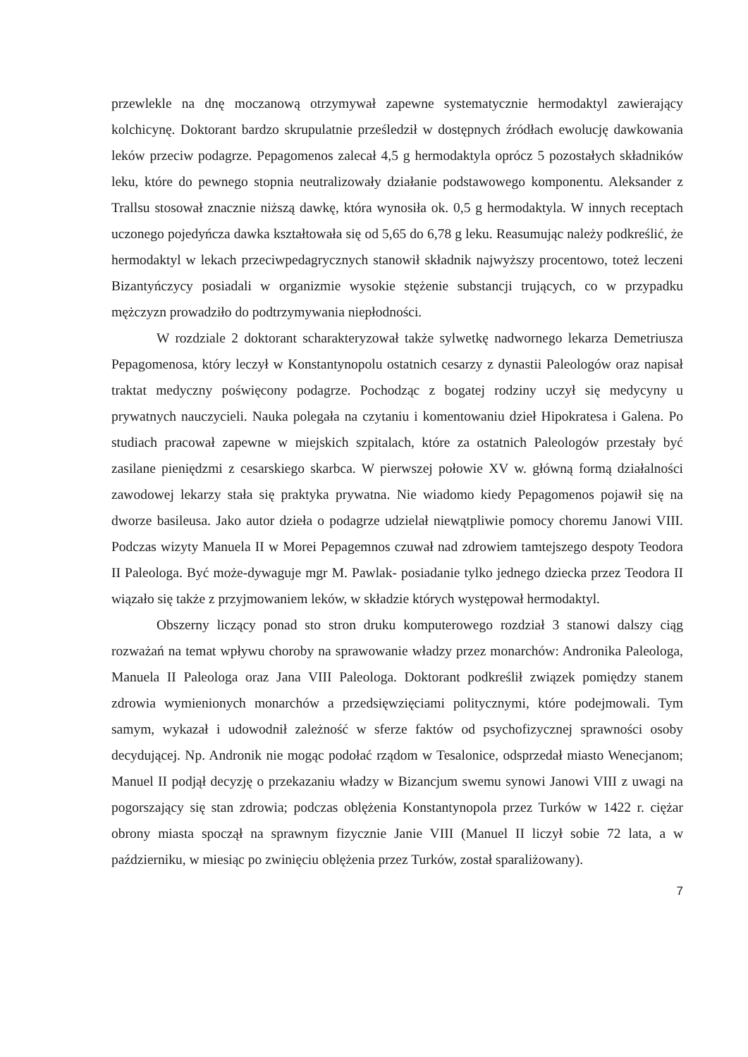przewlekle na dnę moczanową otrzymywał zapewne systematycznie hermodaktyl zawierający kolchicynę. Doktorant bardzo skrupulatnie prześledził w dostępnych źródłach ewolucję dawkowania leków przeciw podagrze. Pepagomenos zalecał 4,5 g hermodaktyla oprócz 5 pozostałych składników leku, które do pewnego stopnia neutralizowały działanie podstawowego komponentu. Aleksander z Trallsu stosował znacznie niższą dawkę, która wynosiła ok. 0,5 g hermodaktyla. W innych receptach uczonego pojedyńcza dawka kształtowała się od 5,65 do 6,78 g leku. Reasumując należy podkreślić, że hermodaktyl w lekach przeciwpedagrycznych stanowił składnik najwyższy procentowo, toteż leczeni Bizantyńczycy posiadali w organizmie wysokie stężenie substancji trujących, co w przypadku mężczyzn prowadziło do podtrzymywania niepłodności.
W rozdziale 2 doktorant scharakteryzował także sylwetkę nadwornego lekarza Demetriusza Pepagomenosa, który leczył w Konstantynopolu ostatnich cesarzy z dynastii Paleologów oraz napisał traktat medyczny poświęcony podagrze. Pochodząc z bogatej rodziny uczył się medycyny u prywatnych nauczycieli. Nauka polegała na czytaniu i komentowaniu dzieł Hipokratesa i Galena. Po studiach pracował zapewne w miejskich szpitalach, które za ostatnich Paleologów przestały być zasilane pieniędzmi z cesarskiego skarbca. W pierwszej połowie XV w. główną formą działalności zawodowej lekarzy stała się praktyka prywatna. Nie wiadomo kiedy Pepagomenos pojawił się na dworze basileusa. Jako autor dzieła o podagrze udzielał niewątpliwie pomocy choremu Janowi VIII. Podczas wizyty Manuela II w Morei Pepagemnos czuwał nad zdrowiem tamtejszego despoty Teodora II Paleologa. Być może-dywaguje mgr M. Pawlak- posiadanie tylko jednego dziecka przez Teodora II wiązało się także z przyjmowaniem leków, w składzie których występował hermodaktyl.
Obszerny liczący ponad sto stron druku komputerowego rozdział 3 stanowi dalszy ciąg rozważań na temat wpływu choroby na sprawowanie władzy przez monarchów: Andronika Paleologa, Manuela II Paleologa oraz Jana VIII Paleologa. Doktorant podkreślił związek pomiędzy stanem zdrowia wymienionych monarchów a przedsięwzięciami politycznymi, które podejmowali. Tym samym, wykazał i udowodnił zależność w sferze faktów od psychofizycznej sprawności osoby decydującej. Np. Andronik nie mogąc podołać rządom w Tesalonice, odsprzedał miasto Wenecjanom; Manuel II podjął decyzję o przekazaniu władzy w Bizancjum swemu synowi Janowi VIII z uwagi na pogorszający się stan zdrowia; podczas oblężenia Konstantynopola przez Turków w 1422 r. ciężar obrony miasta spoczął na sprawnym fizycznie Janie VIII (Manuel II liczył sobie 72 lata, a w październiku, w miesiąc po zwinięciu oblężenia przez Turków, został sparaliżowany).
7